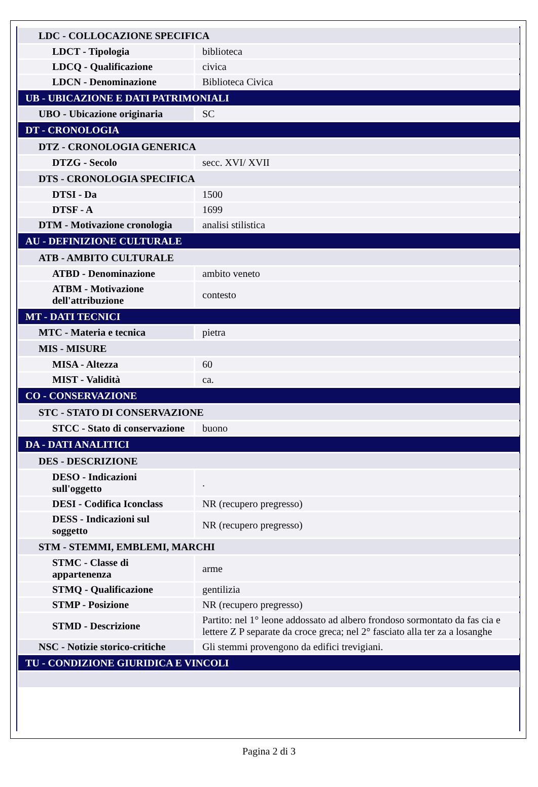| LDC - COLLOCAZIONE SPECIFICA | |
| LDCT - Tipologia | biblioteca |
| LDCQ - Qualificazione | civica |
| LDCN - Denominazione | Biblioteca Civica |
| UB - UBICAZIONE E DATI PATRIMONIALI | |
| UBO - Ubicazione originaria | SC |
| DT - CRONOLOGIA | |
| DTZ - CRONOLOGIA GENERICA | |
| DTZG - Secolo | secc. XVI/ XVII |
| DTS - CRONOLOGIA SPECIFICA | |
| DTSI - Da | 1500 |
| DTSF - A | 1699 |
| DTM - Motivazione cronologia | analisi stilistica |
| AU - DEFINIZIONE CULTURALE | |
| ATB - AMBITO CULTURALE | |
| ATBD - Denominazione | ambito veneto |
| ATBM - Motivazione dell'attribuzione | contesto |
| MT - DATI TECNICI | |
| MTC - Materia e tecnica | pietra |
| MIS - MISURE | |
| MISA - Altezza | 60 |
| MIST - Validità | ca. |
| CO - CONSERVAZIONE | |
| STC - STATO DI CONSERVAZIONE | |
| STCC - Stato di conservazione | buono |
| DA - DATI ANALITICI | |
| DES - DESCRIZIONE | |
| DESO - Indicazioni sull'oggetto | . |
| DESI - Codifica Iconclass | NR (recupero pregresso) |
| DESS - Indicazioni sul soggetto | NR (recupero pregresso) |
| STM - STEMMI, EMBLEMI, MARCHI | |
| STMC - Classe di appartenenza | arme |
| STMQ - Qualificazione | gentilizia |
| STMP - Posizione | NR (recupero pregresso) |
| STMD - Descrizione | Partito: nel 1° leone addossato ad albero frondoso sormontato da fas cia e lettere Z P separate da croce greca; nel 2° fasciato alla ter za a losanghe |
| NSC - Notizie storico-critiche | Gli stemmi provengono da edifici trevigiani. |
| TU - CONDIZIONE GIURIDICA E VINCOLI | |
Pagina 2 di 3